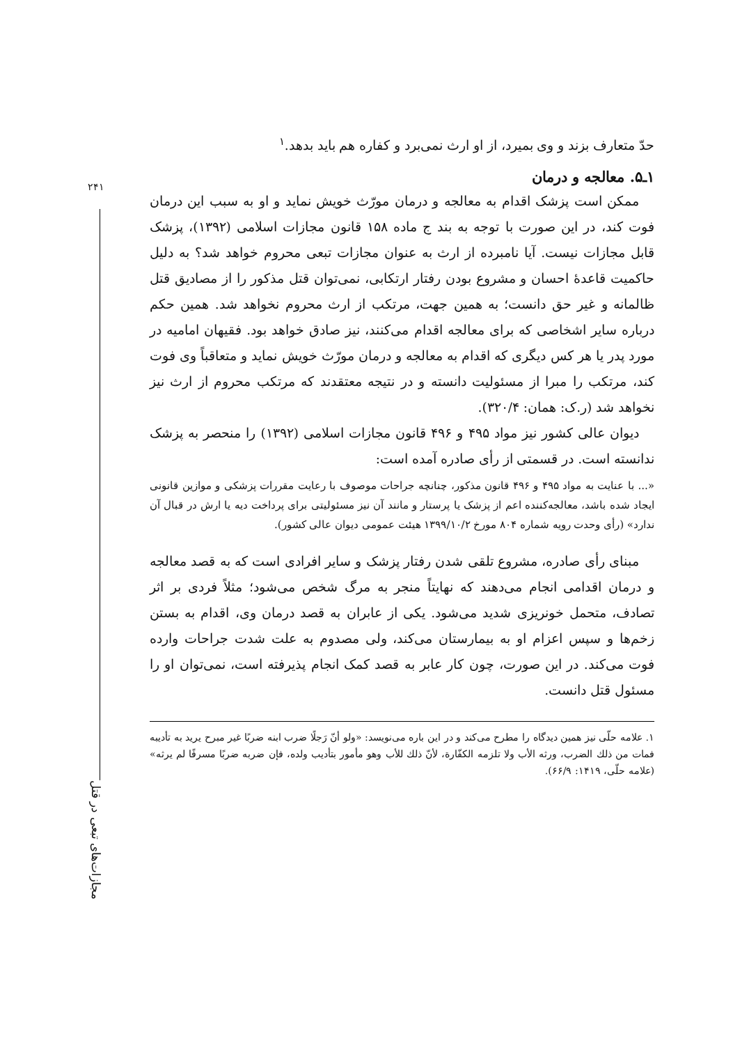۲۴۱
مجازات‌های تبعی در قتل
حدّ متعارف بزند و وی بمیرد، از او ارث نمی‌برد و کفاره هم باید بدهد.<sup>۱</sup>
۱ـ۵. معالجه و درمان
ممکن است پزشک اقدام به معالجه و درمان مورّث خویش نماید و او به سبب این درمان فوت کند، در این صورت با توجه به بند ج ماده ۱۵۸ قانون مجازات اسلامی (۱۳۹۲)، پزشک قابل مجازات نیست. آیا نامبرده از ارث به عنوان مجازات تبعی محروم خواهد شد؟ به دلیل حاکمیت قاعدهٔ احسان و مشروع بودن رفتار ارتکابی، نمی‌توان قتل مذکور را از مصادیق قتل ظالمانه و غیر حق دانست؛ به همین جهت، مرتکب از ارث محروم نخواهد شد. همین حکم درباره سایر اشخاصی که برای معالجه اقدام می‌کنند، نیز صادق خواهد بود. فقیهان امامیه در مورد پدر یا هر کس دیگری که اقدام به معالجه و درمان مورّث خویش نماید و متعاقباً وی فوت کند، مرتکب را مبرا از مسئولیت دانسته و در نتیجه معتقدند که مرتکب محروم از ارث نیز نخواهد شد (ر.ک: همان: ۳۲۰/۴).
دیوان عالی کشور نیز مواد ۴۹۵ و ۴۹۶ قانون مجازات اسلامی (۱۳۹۲) را منحصر به پزشک ندانسته است. در قسمتی از رأی صادره آمده است:
«... با عنایت به مواد ۴۹۵ و ۴۹۶ قانون مذکور، چنانچه جراحات موصوف با رعایت مقررات پزشکی و موازین قانونی ایجاد شده باشد، معالجه‌کننده اعم از پزشک یا پرستار و مانند آن نیز مسئولیتی برای پرداخت دیه یا ارش در قبال آن ندارد» (رأی وحدت رویه شماره ۸۰۴ مورخ ۱۳۹۹/۱۰/۲ هیئت عمومی دیوان عالی کشور).
مبنای رأی صادره، مشروع تلقی شدن رفتار پزشک و سایر افرادی است که به قصد معالجه و درمان اقدامی انجام می‌دهند که نهایتاً منجر به مرگ شخص می‌شود؛ مثلاً فردی بر اثر تصادف، متحمل خونریزی شدید می‌شود. یکی از عابران به قصد درمان وی، اقدام به بستن زخم‌ها و سپس اعزام او به بیمارستان می‌کند، ولی مصدوم به علت شدت جراحات وارده فوت می‌کند. در این صورت، چون کار عابر به قصد کمک انجام پذیرفته است، نمی‌توان او را مسئول قتل دانست.
۱. علامه حلّی نیز همین دیدگاه را مطرح می‌کند و در این باره می‌نویسد: «ولو أنّ رَجلًا ضرب ابنه ضربًا غیر مبرح یرید به تأدیبه فمات من ذلك الضرب، ورثه الأب ولا تلزمه الكفّارة، لأنّ ذلك للأب وهو مأمور بتأديب ولده، فإن ضربه ضربًا مسرفًا لم يرثه» (علامه حلّی، ۱۴۱۹: ۶۶/۹).